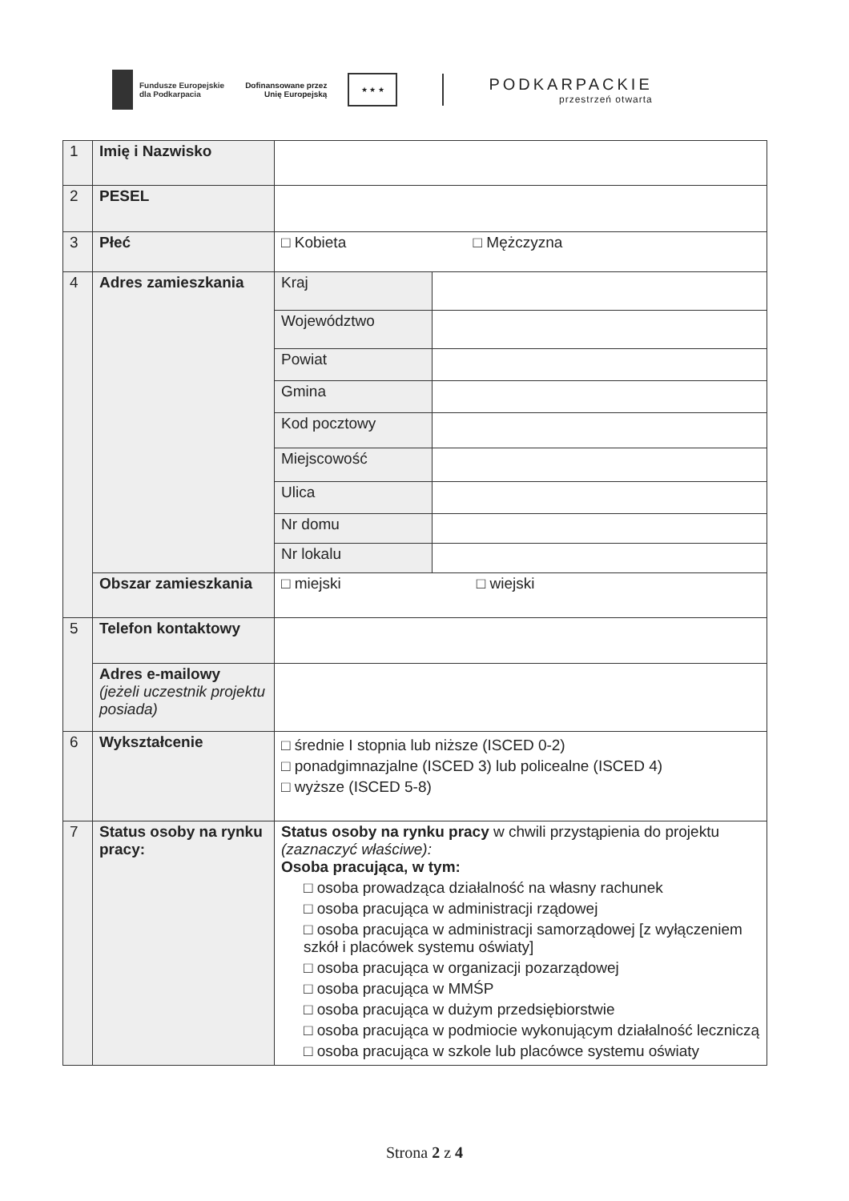Fundusze Europejskie
dla Podkarpacia
Dofinansowane przez
Unię Europejską
★ ★ ★
PODKARPACKIE
przestrzeń otwarta
| 1 | Imię i Nazwisko | | |
| 2 | PESEL | | |
| 3 | Płeć | □ Kobieta □ Mężczyzna | |
| 4 | Adres zamieszkania | Kraj | |
| | | Województwo | |
| | | Powiat | |
| | | Gmina | |
| | | Kod pocztowy | |
| | | Miejscowość | |
| | | Ulica | |
| | | Nr domu | |
| | | Nr lokalu | |
| | Obszar zamieszkania | □ miejski □ wiejski | |
| 5 | Telefon kontaktowy | | |
| | Adres e-mailowy (jeżeli uczestnik projektu posiada) | | |
| 6 | Wykształcenie | □ średnie I stopnia lub niższe (ISCED 0-2) □ ponadgimnazjalne (ISCED 3) lub policealne (ISCED 4) □ wyższe (ISCED 5-8) | |
| 7 | Status osoby na rynku pracy: | Status osoby na rynku pracy w chwili przystąpienia do projektu (zaznaczyć właściwe): Osoba pracująca, w tym: □ osoba prowadząca działalność na własny rachunek □ osoba pracująca w administracji rządowej □ osoba pracująca w administracji samorządowej [z wyłączeniem szkół i placówek systemu oświaty] □ osoba pracująca w organizacji pozarządowej □ osoba pracująca w MMŚP □ osoba pracująca w dużym przedsiębiorstwie □ osoba pracująca w podmiocie wykonującym działalność leczniczą □ osoba pracująca w szkole lub placówce systemu oświaty | |
Strona 2 z 4